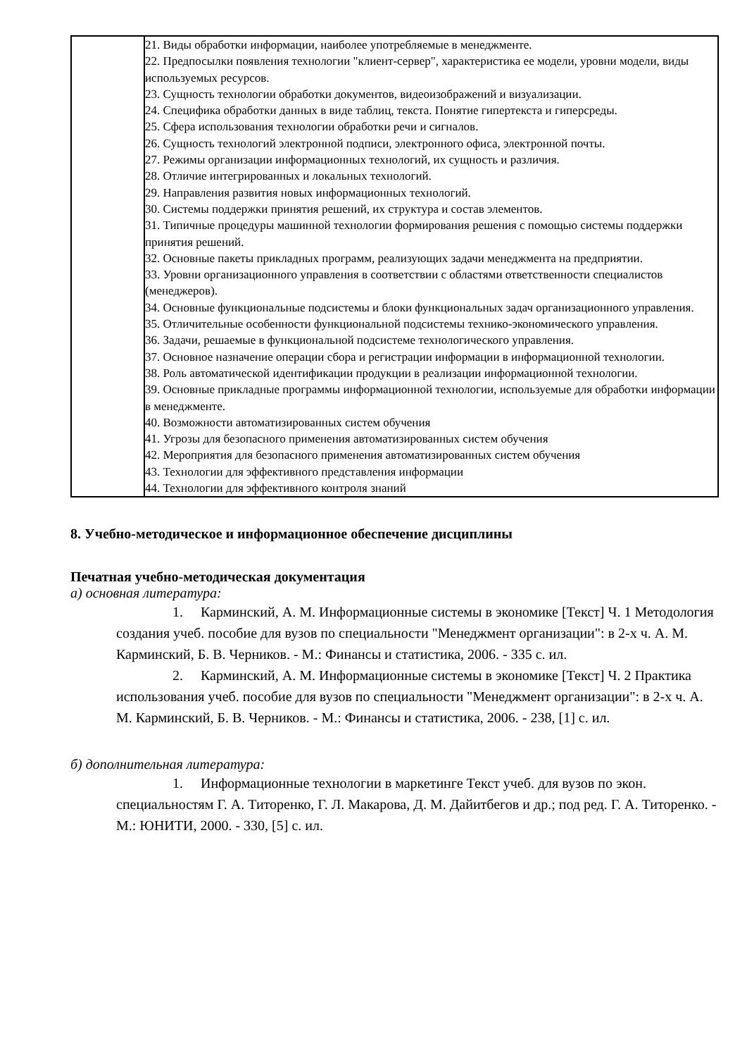| | 21. Виды обработки информации, наиболее употребляемые в менеджменте. 22. Предпосылки появления технологии "клиент-сервер", характеристика ее модели, уровни модели, виды используемых ресурсов. 23. Сущность технологии обработки документов, видеоизображений и визуализации. 24. Специфика обработки данных в виде таблиц, текста. Понятие гипертекста и гиперсреды. 25. Сфера использования технологии обработки речи и сигналов. 26. Сущность технологий электронной подписи, электронного офиса, электронной почты. 27. Режимы организации информационных технологий, их сущность и различия. 28. Отличие интегрированных и локальных технологий. 29. Направления развития новых информационных технологий. 30. Системы поддержки принятия решений, их структура и состав элементов. 31. Типичные процедуры машинной технологии формирования решения с помощью системы поддержки принятия решений. 32. Основные пакеты прикладных программ, реализующих задачи менеджмента на предприятии. 33. Уровни организационного управления в соответствии с областями ответственности специалистов (менеджеров). 34. Основные функциональные подсистемы и блоки функциональных задач организационного управления. 35. Отличительные особенности функциональной подсистемы технико-экономического управления. 36. Задачи, решаемые в функциональной подсистеме технологического управления. 37. Основное назначение операции сбора и регистрации информации в информационной технологии. 38. Роль автоматической идентификации продукции в реализации информационной технологии. 39. Основные прикладные программы информационной технологии, используемые для обработки информации в менеджменте. 40. Возможности автоматизированных систем обучения 41. Угрозы для безопасного применения автоматизированных систем обучения 42. Мероприятия для безопасного применения автоматизированных систем обучения 43. Технологии для эффективного представления информации 44. Технологии для эффективного контроля знаний |
8. Учебно-методическое и информационное обеспечение дисциплины
Печатная учебно-методическая документация
а) основная литература:
1. Карминский, А. М. Информационные системы в экономике [Текст] Ч. 1 Методология создания учеб. пособие для вузов по специальности "Менеджмент организации": в 2-х ч. А. М. Карминский, Б. В. Черников. - М.: Финансы и статистика, 2006. - 335 с. ил.
2. Карминский, А. М. Информационные системы в экономике [Текст] Ч. 2 Практика использования учеб. пособие для вузов по специальности "Менеджмент организации": в 2-х ч. А. М. Карминский, Б. В. Черников. - М.: Финансы и статистика, 2006. - 238, [1] с. ил.
б) дополнительная литература:
1. Информационные технологии в маркетинге Текст учеб. для вузов по экон. специальностям Г. А. Титоренко, Г. Л. Макарова, Д. М. Дайитбегов и др.; под ред. Г. А. Титоренко. - М.: ЮНИТИ, 2000. - 330, [5] с. ил.